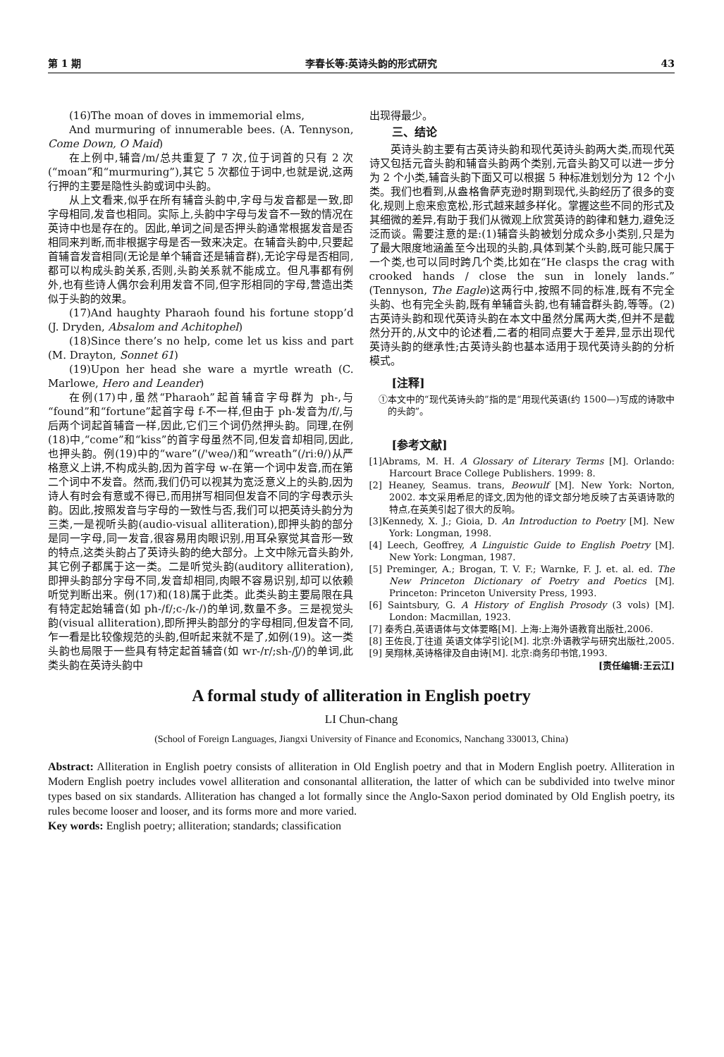第 1 期 李春长等:英诗头韵的形式研究 43
(16)The moan of doves in immemorial elms,
And murmuring of innumerable bees. (A. Tennyson, Come Down, O Maid)
在上例中,辅音/m/总共重复了 7 次,位于词首的只有 2 次(“moan”和“murmuring”),其它 5 次都位于词中,也就是说,这两行押的主要是隐性头韵或词中头韵。
从上文看来,似乎在所有辅音头韵中,字母与发音都是一致,即字母相同,发音也相同。实际上,头韵中字母与发音不一致的情况在英诗中也是存在的。因此,单词之间是否押头韵通常根据发音是否相同来判断,而非根据字母是否一致来决定。在辅音头韵中,只要起首辅音发音相同(无论是单个辅音还是辅音群),无论字母是否相同,都可以构成头韵关系,否则,头韵关系就不能成立。但凡事都有例外,也有些诗人偶尔会利用发音不同,但字形相同的字母,营造出类似于头韵的效果。
(17)And haughty Pharaoh found his fortune stopp’d (J. Dryden, Absalom and Achitophel)
(18)Since there’s no help, come let us kiss and part (M. Drayton, Sonnet 61)
(19)Upon her head she ware a myrtle wreath (C. Marlowe, Hero and Leander)
在例(17)中,虽然“Pharaoh”起首辅音字母群为 ph-,与“found”和“fortune”起首字母 f-不一样,但由于 ph-发音为/f/,与后两个词起首辅音一样,因此,它们三个词仍然押头韵。同理,在例(18)中,“come”和“kiss”的首字母虽然不同,但发音却相同,因此,也押头韵。例(19)中的“ware”(/'weə/)和“wreath”(/riːθ/)从严格意义上讲,不构成头韵,因为首字母 w-在第一个词中发音,而在第二个词中不发音。然而,我们仍可以视其为宽泛意义上的头韵,因为诗人有时会有意或不得已,而用拼写相同但发音不同的字母表示头韵。因此,按照发音与字母的一致性与否,我们可以把英诗头韵分为三类,一是视听头韵(audio-visual alliteration),即押头韵的部分是同一字母,同一发音,很容易用肉眼识别,用耳朵察觉其音形一致的特点,这类头韵占了英诗头韵的绝大部分。上文中除元音头韵外,其它例子都属于这一类。二是听觉头韵(auditory alliteration),即押头韵部分字母不同,发音却相同,肉眼不容易识别,却可以依赖听觉判断出来。例(17)和(18)属于此类。此类头韵主要局限在具有特定起始辅音(如 ph-/f/;c-/k-/)的单词,数量不多。三是视觉头韵(visual alliteration),即所押头韵部分的字母相同,但发音不同,乍一看是比较像规范的头韵,但听起来就不是了,如例(19)。这一类头韵也局限于一些具有特定起首辅音(如 wr-/r/;sh-/ʃ/)的单词,此类头韵在英诗头韵中
出现得最少。
三、结论
英诗头韵主要有古英诗头韵和现代英诗头韵两大类,而现代英诗又包括元音头韵和辅音头韵两个类别,元音头韵又可以进一步分为 2 个小类,辅音头韵下面又可以根据 5 种标准划划分为 12 个小类。我们也看到,从盎格鲁萨克逊时期到现代,头韵经历了很多的变化,规则上愈来愈宽松,形式越来越多样化。掌握这些不同的形式及其细微的差异,有助于我们从微观上欣赏英诗的韵律和魅力,避免泛泛而谈。需要注意的是:(1)辅音头韵被划分成众多小类别,只是为了最大限度地涵盖至今出现的头韵,具体到某个头韵,既可能只属于一个类,也可以同时跨几个类,比如在“He clasps the crag with crooked hands / close the sun in lonely lands.”(Tennyson, The Eagle)这两行中,按照不同的标准,既有不完全头韵、也有完全头韵,既有单辅音头韵,也有辅音群头韵,等等。(2)古英诗头韵和现代英诗头韵在本文中虽然分属两大类,但并不是截然分开的,从文中的论述看,二者的相同点要大于差异,显示出现代英诗头韵的继承性;古英诗头韵也基本适用于现代英诗头韵的分析模式。
[注释]
①本文中的“现代英诗头韵”指的是“用现代英语(约 1500—)写成的诗歌中的头韵”。
[参考文献]
[1]Abrams, M. H. A Glossary of Literary Terms [M]. Orlando: Harcourt Brace College Publishers. 1999: 8.
[2] Heaney, Seamus. trans, Beowulf [M]. New York: Norton, 2002. 本文采用希尼的译文,因为他的译文部分地反映了古英语诗歌的特点,在英美引起了很大的反响。
[3]Kennedy, X. J.; Gioia, D. An Introduction to Poetry [M]. New York: Longman, 1998.
[4] Leech, Geoffrey, A Linguistic Guide to English Poetry [M]. New York: Longman, 1987.
[5] Preminger, A.; Brogan, T. V. F.; Warnke, F. J. et. al. ed. The New Princeton Dictionary of Poetry and Poetics [M]. Princeton: Princeton University Press, 1993.
[6] Saintsbury, G. A History of English Prosody (3 vols) [M]. London: Macmillan, 1923.
[7] 秦秀白,英语语体与文体要略[M]. 上海:上海外语教育出版社,2006.
[8] 王佐良,丁往道 英语文体学引论[M]. 北京:外语教学与研究出版社,2005.
[9] 吴翔林,英诗格律及自由诗[M]. 北京:商务印书馆,1993.
[责任编辑:王云江]
A formal study of alliteration in English poetry
LI Chun-chang
(School of Foreign Languages, Jiangxi University of Finance and Economics, Nanchang 330013, China)
Abstract: Alliteration in English poetry consists of alliteration in Old English poetry and that in Modern English poetry. Alliteration in Modern English poetry includes vowel alliteration and consonantal alliteration, the latter of which can be subdivided into twelve minor types based on six standards. Alliteration has changed a lot formally since the Anglo-Saxon period dominated by Old English poetry, its rules become looser and looser, and its forms more and more varied.
Key words: English poetry; alliteration; standards; classification